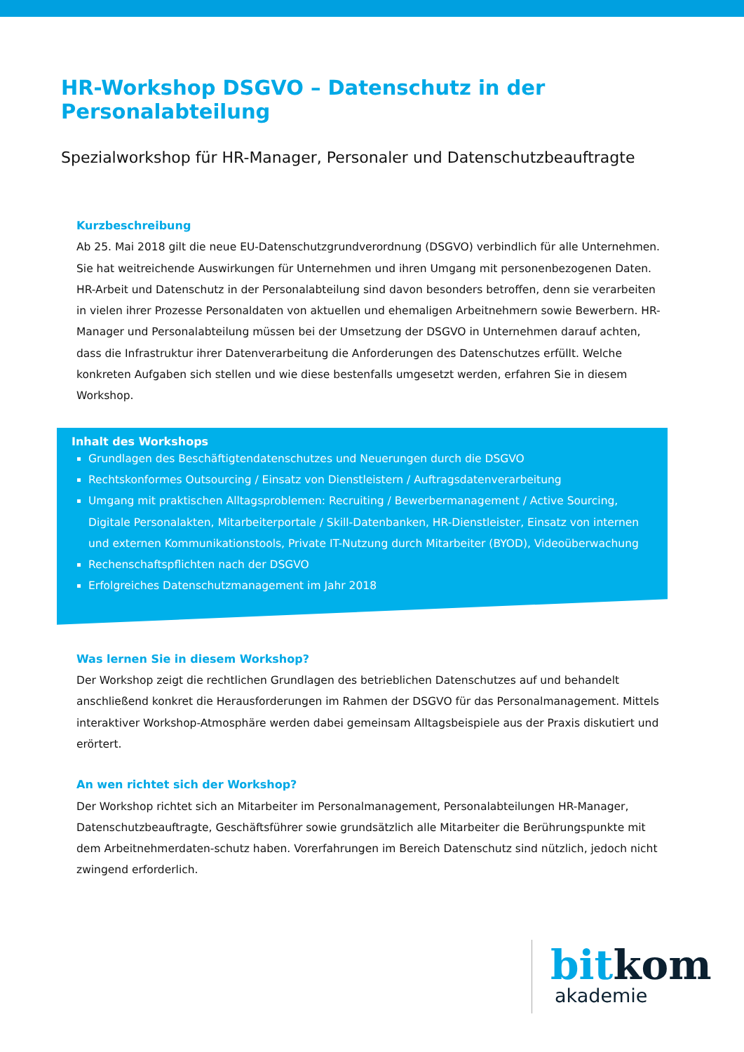HR-Workshop DSGVO – Datenschutz in der Personalabteilung
Spezialworkshop für HR-Manager, Personaler und Datenschutzbeauftragte
Kurzbeschreibung
Ab 25. Mai 2018 gilt die neue EU-Datenschutzgrundverordnung (DSGVO) verbindlich für alle Unternehmen. Sie hat weitreichende Auswirkungen für Unternehmen und ihren Umgang mit personenbezogenen Daten. HR-Arbeit und Datenschutz in der Personalabteilung sind davon besonders betroffen, denn sie verarbeiten in vielen ihrer Prozesse Personaldaten von aktuellen und ehemaligen Arbeitnehmern sowie Bewerbern. HR-Manager und Personalabteilung müssen bei der Umsetzung der DSGVO in Unternehmen darauf achten, dass die Infrastruktur ihrer Datenverarbeitung die Anforderungen des Datenschutzes erfüllt. Welche konkreten Aufgaben sich stellen und wie diese bestenfalls umgesetzt werden, erfahren Sie in diesem Workshop.
Inhalt des Workshops
Grundlagen des Beschäftigtendatenschutzes und Neuerungen durch die DSGVO
Rechtskonformes Outsourcing / Einsatz von Dienstleistern / Auftragsdatenverarbeitung
Umgang mit praktischen Alltagsproblemen: Recruiting / Bewerbermanagement / Active Sourcing, Digitale Personalakten, Mitarbeiterportale / Skill-Datenbanken, HR-Dienstleister, Einsatz von internen und externen Kommunikationstools, Private IT-Nutzung durch Mitarbeiter (BYOD), Videoüberwachung
Rechenschaftspflichten nach der DSGVO
Erfolgreiches Datenschutzmanagement im Jahr 2018
Was lernen Sie in diesem Workshop?
Der Workshop zeigt die rechtlichen Grundlagen des betrieblichen Datenschutzes auf und behandelt anschließend konkret die Herausforderungen im Rahmen der DSGVO für das Personalmanagement. Mittels interaktiver Workshop-Atmosphäre werden dabei gemeinsam Alltagsbeispiele aus der Praxis diskutiert und erörtert.
An wen richtet sich der Workshop?
Der Workshop richtet sich an Mitarbeiter im Personalmanagement, Personalabteilungen HR-Manager, Datenschutzbeauftragte, Geschäftsführer sowie grundsätzlich alle Mitarbeiter die Berührungspunkte mit dem Arbeitnehmerdaten-schutz haben. Vorerfahrungen im Bereich Datenschutz sind nützlich, jedoch nicht zwingend erforderlich.
bit kom
akademie